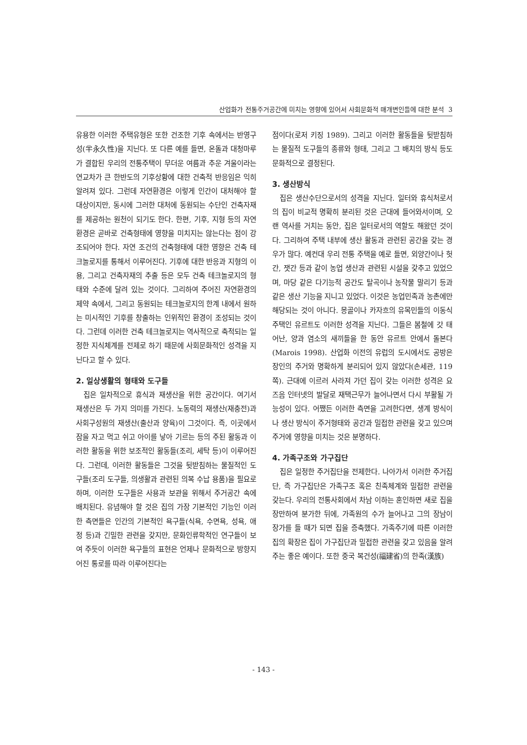산업화가 전통주거공간에 미치는 영향에 있어서 사회문화적 매개변인들에 대한 분석 3
유용한 이러한 주택유형은 또한 건조한 기후 속에서는 반영구성(半永久性)을 지닌다. 또 다른 예를 들면, 온돌과 대청마루가 결합된 우리의 전통주택이 무더운 여름과 추운 겨울이라는 연교차가 큰 한반도의 기후상황에 대한 건축적 반응임은 익히 알려져 있다. 그런데 자연환경은 이렇게 인간이 대처해야 할 대상이지만, 동시에 그러한 대처에 동원되는 수단인 건축자재를 제공하는 원천이 되기도 한다. 한편, 기후, 지형 등의 자연환경은 곧바로 건축형태에 영향을 미치지는 않는다는 점이 강조되어야 한다. 자연 조건의 건축형태에 대한 영향은 건축 테크놀로지를 통해서 이루어진다. 기후에 대한 반응과 지형의 이용, 그리고 건축자재의 추출 등은 모두 건축 테크놀로지의 형태와 수준에 달려 있는 것이다. 그리하여 주어진 자연환경의 제약 속에서, 그리고 동원되는 테크놀로지의 한계 내에서 원하는 미시적인 기후를 창출하는 인위적인 환경이 조성되는 것이다. 그런데 이러한 건축 테크놀로지는 역사적으로 축적되는 일정한 지식체계를 전제로 하기 때문에 사회문화적인 성격을 지닌다고 할 수 있다.
2. 일상생활의 형태와 도구들
집은 일차적으로 휴식과 재생산을 위한 공간이다. 여기서 재생산은 두 가지 의미를 가진다. 노동력의 재생산(재충전)과 사회구성원의 재생산(출산과 양육)이 그것이다. 즉, 이곳에서 잠을 자고 먹고 쉬고 아이를 낳아 기르는 등의 주된 활동과 이러한 활동을 위한 보조적인 활동들(조리, 세탁 등)이 이루어진다. 그런데, 이러한 활동들은 그것을 뒷받침하는 물질적인 도구들(조리 도구들, 의생활과 관련된 의복 수납 용품)을 필요로 하며, 이러한 도구들은 사용과 보관을 위해서 주거공간 속에 배치된다. 유념해야 할 것은 집의 가장 기본적인 기능인 이러한 측면들은 인간의 기본적인 욕구들(식욕, 수면욕, 성욕, 애정 등)과 긴밀한 관련을 갖지만, 문화인류학적인 연구들이 보여 주듯이 이러한 욕구들의 표현은 언제나 문화적으로 방향지어진 통로를 따라 이루어진다는
점이다(로저 키징 1989). 그리고 이러한 활동들을 뒷받침하는 물질적 도구들의 종류와 형태, 그리고 그 배치의 방식 등도 문화적으로 결정된다.
3. 생산방식
집은 생산수단으로서의 성격을 지닌다. 일터와 휴식처로서의 집이 비교적 명확히 분리된 것은 근대에 들어와서이며, 오랜 역사를 거치는 동안, 집은 일터로서의 역할도 해왔던 것이다. 그리하여 주택 내부에 생산 활동과 관련된 공간을 갖는 경우가 많다. 예컨대 우리 전통 주택을 예로 들면, 외양간이나 헛간, 잿간 등과 같이 농업 생산과 관련된 시설을 갖추고 있었으며, 마당 같은 다기능적 공간도 탈곡이나 농작물 말리기 등과 같은 생산 기능을 지니고 있었다. 이것은 농업민족과 농촌에만 해당되는 것이 아니다. 몽골이나 카자흐의 유목민들의 이동식 주택인 유르트도 이러한 성격을 지닌다. 그들은 봄철에 갓 태어난, 양과 염소의 새끼들을 한 동안 유르트 안에서 돌본다(Marois 1998). 산업화 이전의 유럽의 도시에서도 공방은 장인의 주거와 명확하게 분리되어 있지 않았다(손세관, 119 쪽). 근대에 이르러 사라져 가던 집이 갖는 이러한 성격은 요즈음 인터넷의 발달로 재택근무가 늘어나면서 다시 부활될 가능성이 있다. 어쨌든 이러한 측면을 고려한다면, 생계 방식이나 생산 방식이 주거형태와 공간과 밀접한 관련을 갖고 있으며 주거에 영향을 미치는 것은 분명하다.
4. 가족구조와 가구집단
집은 일정한 주거집단을 전제한다. 나아가서 이러한 주거집단, 즉 가구집단은 가족구조 혹은 친족체계와 밀접한 관련을 갖는다. 우리의 전통사회에서 차남 이하는 혼인하면 새로 집을 장만하여 분가한 뒤에, 가족원의 수가 늘어나고 그의 장남이 장가를 들 때가 되면 집을 증축했다. 가족주기에 따른 이러한 집의 확장은 집이 가구집단과 밀접한 관련을 갖고 있음을 알려주는 좋은 예이다. 또한 중국 복건성(福建省)의 한족(漢族)
- 143 -